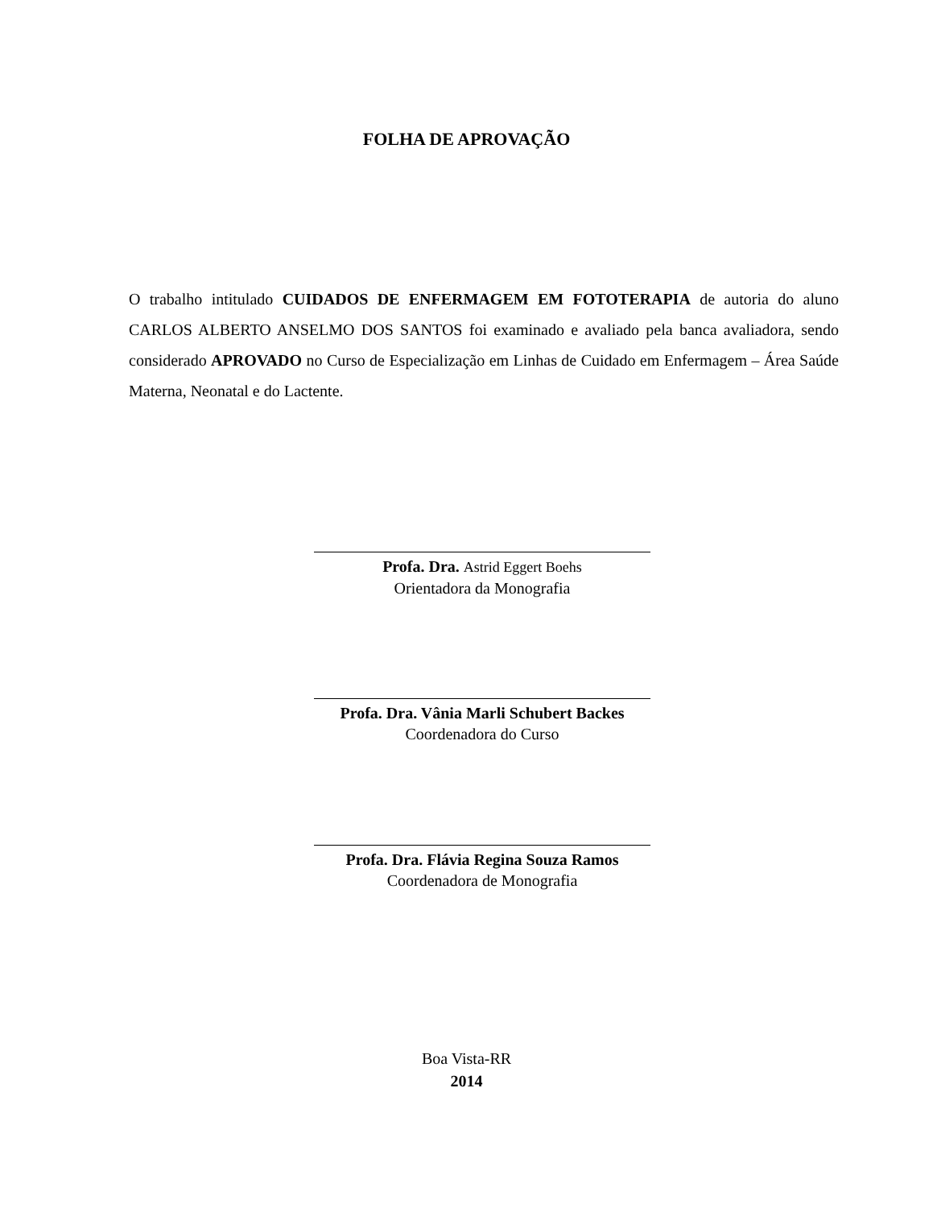FOLHA DE APROVAÇÃO
O trabalho intitulado CUIDADOS DE ENFERMAGEM EM FOTOTERAPIA de autoria do aluno CARLOS ALBERTO ANSELMO DOS SANTOS foi examinado e avaliado pela banca avaliadora, sendo considerado APROVADO no Curso de Especialização em Linhas de Cuidado em Enfermagem – Área Saúde Materna, Neonatal e do Lactente.
Profa. Dra. Astrid Eggert Boehs
Orientadora da Monografia
Profa. Dra. Vânia Marli Schubert Backes
Coordenadora do Curso
Profa. Dra. Flávia Regina Souza Ramos
Coordenadora de Monografia
Boa Vista-RR
2014